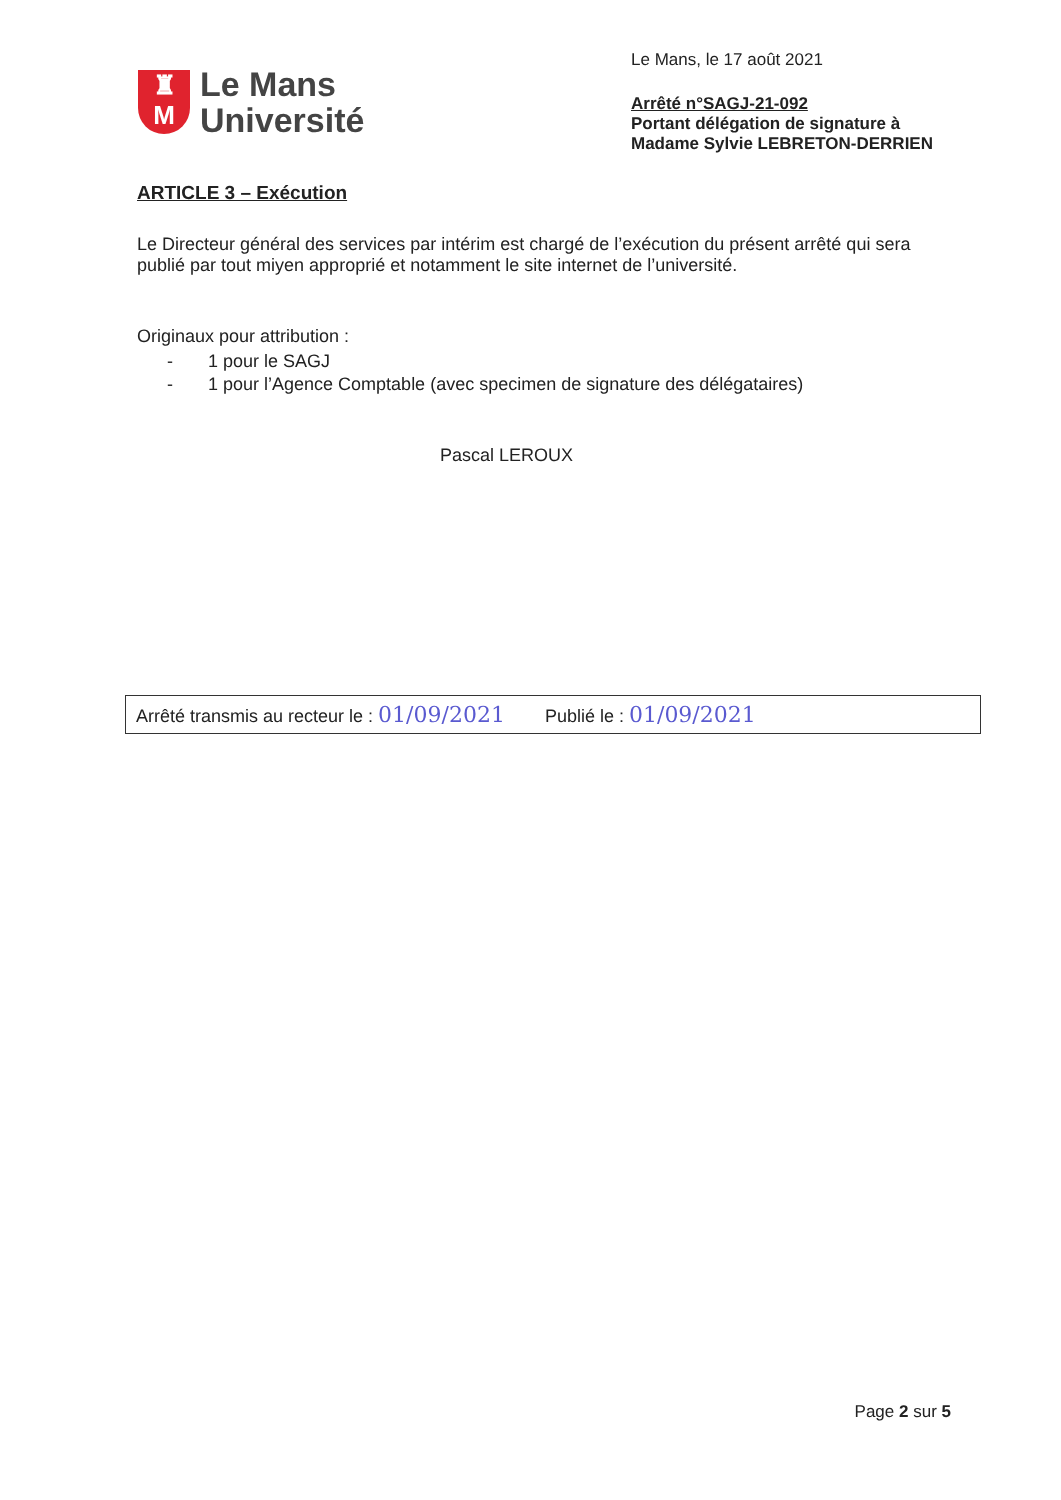♜
M
Le Mans
Université
Le Mans, le 17 août 2021
Arrêté n°SAGJ-21-092
Portant délégation de signature à
Madame Sylvie LEBRETON-DERRIEN
ARTICLE 3 – Exécution
Le Directeur général des services par intérim est chargé de l’exécution du présent arrêté qui sera publié par tout miyen approprié et notamment le site internet de l’université.
Originaux pour attribution :
- 1 pour le SAGJ
- 1 pour l’Agence Comptable (avec specimen de signature des délégataires)
Pascal LEROUX
Arrêté transmis au recteur le : 01/09/2021 Publié le : 01/09/2021
Page 2 sur 5